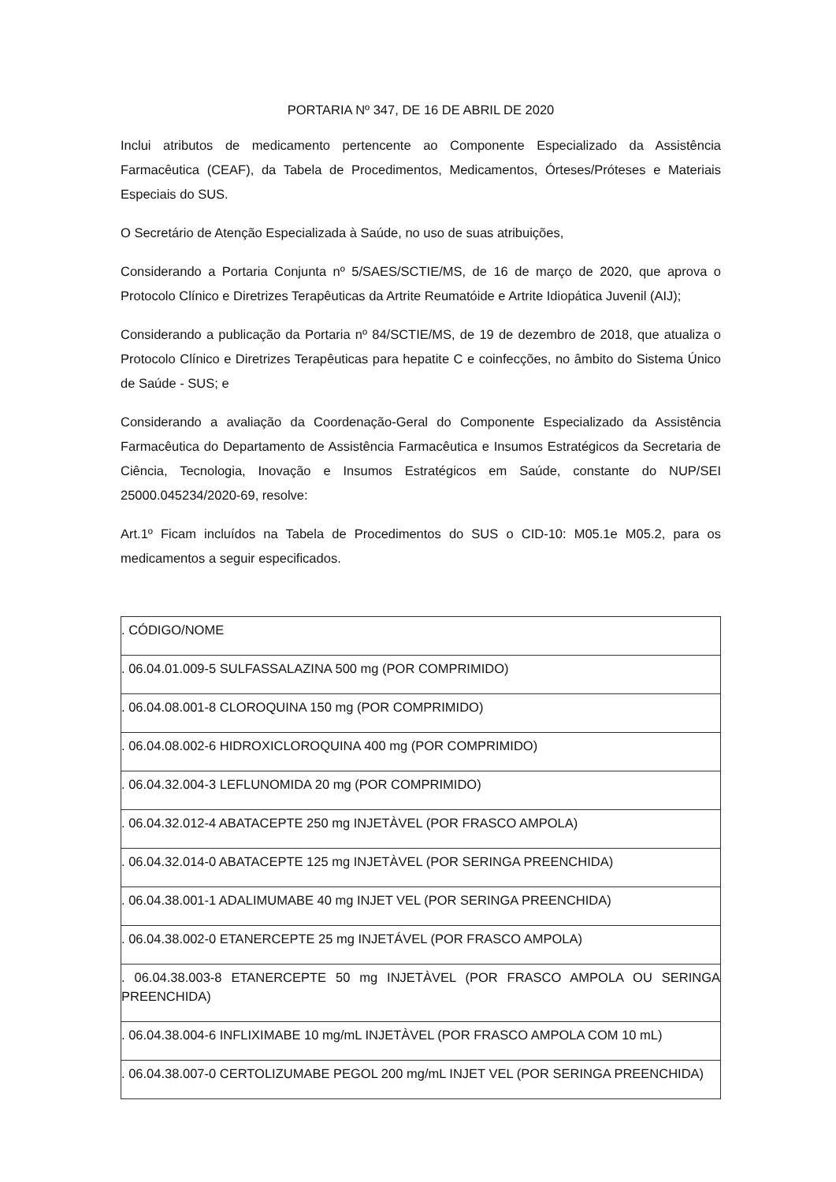PORTARIA Nº 347, DE 16 DE ABRIL DE 2020
Inclui atributos de medicamento pertencente ao Componente Especializado da Assistência Farmacêutica (CEAF), da Tabela de Procedimentos, Medicamentos, Órteses/Próteses e Materiais Especiais do SUS.
O Secretário de Atenção Especializada à Saúde, no uso de suas atribuições,
Considerando a Portaria Conjunta nº 5/SAES/SCTIE/MS, de 16 de março de 2020, que aprova o Protocolo Clínico e Diretrizes Terapêuticas da Artrite Reumatóide e Artrite Idiopática Juvenil (AIJ);
Considerando a publicação da Portaria nº 84/SCTIE/MS, de 19 de dezembro de 2018, que atualiza o Protocolo Clínico e Diretrizes Terapêuticas para hepatite C e coinfecções, no âmbito do Sistema Único de Saúde - SUS; e
Considerando a avaliação da Coordenação-Geral do Componente Especializado da Assistência Farmacêutica do Departamento de Assistência Farmacêutica e Insumos Estratégicos da Secretaria de Ciência, Tecnologia, Inovação e Insumos Estratégicos em Saúde, constante do NUP/SEI 25000.045234/2020-69, resolve:
Art.1º Ficam incluídos na Tabela de Procedimentos do SUS o CID-10: M05.1e M05.2, para os medicamentos a seguir especificados.
| . CÓDIGO/NOME |
| . 06.04.01.009-5 SULFASSALAZINA 500 mg (POR COMPRIMIDO) |
| . 06.04.08.001-8 CLOROQUINA 150 mg (POR COMPRIMIDO) |
| . 06.04.08.002-6 HIDROXICLOROQUINA 400 mg (POR COMPRIMIDO) |
| . 06.04.32.004-3 LEFLUNOMIDA 20 mg (POR COMPRIMIDO) |
| . 06.04.32.012-4 ABATACEPTE 250 mg INJETÀVEL (POR FRASCO AMPOLA) |
| . 06.04.32.014-0 ABATACEPTE 125 mg INJETÀVEL (POR SERINGA PREENCHIDA) |
| . 06.04.38.001-1 ADALIMUMABE 40 mg INJET VEL (POR SERINGA PREENCHIDA) |
| . 06.04.38.002-0 ETANERCEPTE 25 mg INJETÁVEL (POR FRASCO AMPOLA) |
| . 06.04.38.003-8 ETANERCEPTE 50 mg INJETÀVEL (POR FRASCO AMPOLA OU SERINGA PREENCHIDA) |
| . 06.04.38.004-6 INFLIXIMABE 10 mg/mL INJETÀVEL (POR FRASCO AMPOLA COM 10 mL) |
| . 06.04.38.007-0 CERTOLIZUMABE PEGOL 200 mg/mL INJET VEL (POR SERINGA PREENCHIDA) |